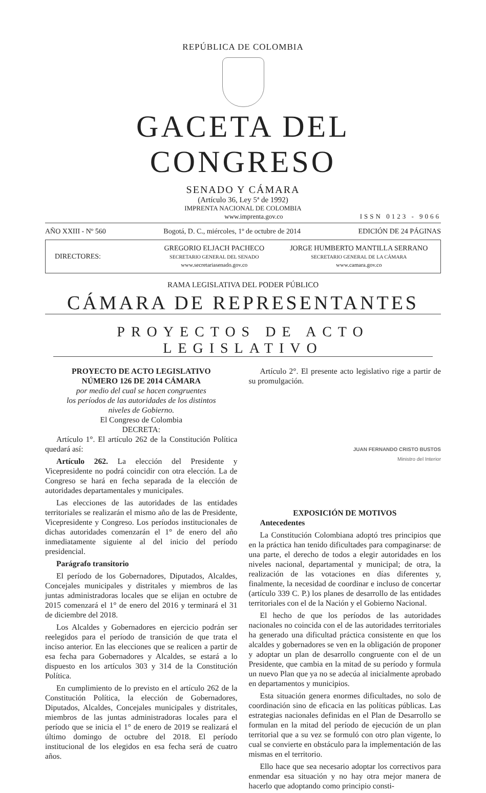REPÚBLICA DE COLOMBIA
GACETA DEL CONGRESO
SENADO Y CÁMARA
(Artículo 36, Ley 5ª de 1992)
IMPRENTA NACIONAL DE COLOMBIA
www.imprenta.gov.co ISSN 0123 - 9066
AÑO XXIII - Nº 560 Bogotá, D. C., miércoles, 1º de octubre de 2014 EDICIÓN DE 24 PÁGINAS
DIRECTORES:
GREGORIO ELJACH PACHECO
SECRETARIO GENERAL DEL SENADO
www.secretariasenado.gov.co
JORGE HUMBERTO MANTILLA SERRANO
SECRETARIO GENERAL DE LA CÁMARA
www.camara.gov.co
RAMA LEGISLATIVA DEL PODER PÚBLICO
CÁMARA DE REPRESENTANTES
PROYECTOS DE ACTO LEGISLATIVO
PROYECTO DE ACTO LEGISLATIVO
NÚMERO 126 DE 2014 CÁMARA
por medio del cual se hacen congruentes
los períodos de las autoridades de los distintos
niveles de Gobierno.
El Congreso de Colombia
DECRETA:
Artículo 1°. El artículo 262 de la Constitución Política quedará así:
Artículo 262. La elección del Presidente y Vicepresidente no podrá coincidir con otra elección. La de Congreso se hará en fecha separada de la elección de autoridades departamentales y municipales.
Las elecciones de las autoridades de las entidades territoriales se realizarán el mismo año de las de Presidente, Vicepresidente y Congreso. Los períodos institucionales de dichas autoridades comenzarán el 1° de enero del año inmediatamente siguiente al del inicio del período presidencial.
Parágrafo transitorio
El período de los Gobernadores, Diputados, Alcaldes, Concejales municipales y distritales y miembros de las juntas administradoras locales que se elijan en octubre de 2015 comenzará el 1° de enero del 2016 y terminará el 31 de diciembre del 2018.
Los Alcaldes y Gobernadores en ejercicio podrán ser reelegidos para el período de transición de que trata el inciso anterior. En las elecciones que se realicen a partir de esa fecha para Gobernadores y Alcaldes, se estará a lo dispuesto en los artículos 303 y 314 de la Constitución Política.
En cumplimiento de lo previsto en el artículo 262 de la Constitución Política, la elección de Gobernadores, Diputados, Alcaldes, Concejales municipales y distritales, miembros de las juntas administradoras locales para el período que se inicia el 1° de enero de 2019 se realizará el último domingo de octubre del 2018. El período institucional de los elegidos en esa fecha será de cuatro años.
Artículo 2°. El presente acto legislativo rige a partir de su promulgación.
JUAN FERNANDO CRISTO BUSTOS
Ministro del Interior
EXPOSICIÓN DE MOTIVOS
Antecedentes
La Constitución Colombiana adoptó tres principios que en la práctica han tenido dificultades para compaginarse: de una parte, el derecho de todos a elegir autoridades en los niveles nacional, departamental y municipal; de otra, la realización de las votaciones en días diferentes y, finalmente, la necesidad de coordinar e incluso de concertar (artículo 339 C. P.) los planes de desarrollo de las entidades territoriales con el de la Nación y el Gobierno Nacional.
El hecho de que los períodos de las autoridades nacionales no coincida con el de las autoridades territoriales ha generado una dificultad práctica consistente en que los alcaldes y gobernadores se ven en la obligación de proponer y adoptar un plan de desarrollo congruente con el de un Presidente, que cambia en la mitad de su período y formula un nuevo Plan que ya no se adecúa al inicialmente aprobado en departamentos y municipios.
Esta situación genera enormes dificultades, no solo de coordinación sino de eficacia en las políticas públicas. Las estrategias nacionales definidas en el Plan de Desarrollo se formulan en la mitad del período de ejecución de un plan territorial que a su vez se formuló con otro plan vigente, lo cual se convierte en obstáculo para la implementación de las mismas en el territorio.
Ello hace que sea necesario adoptar los correctivos para enmendar esa situación y no hay otra mejor manera de hacerlo que adoptando como principio consti-